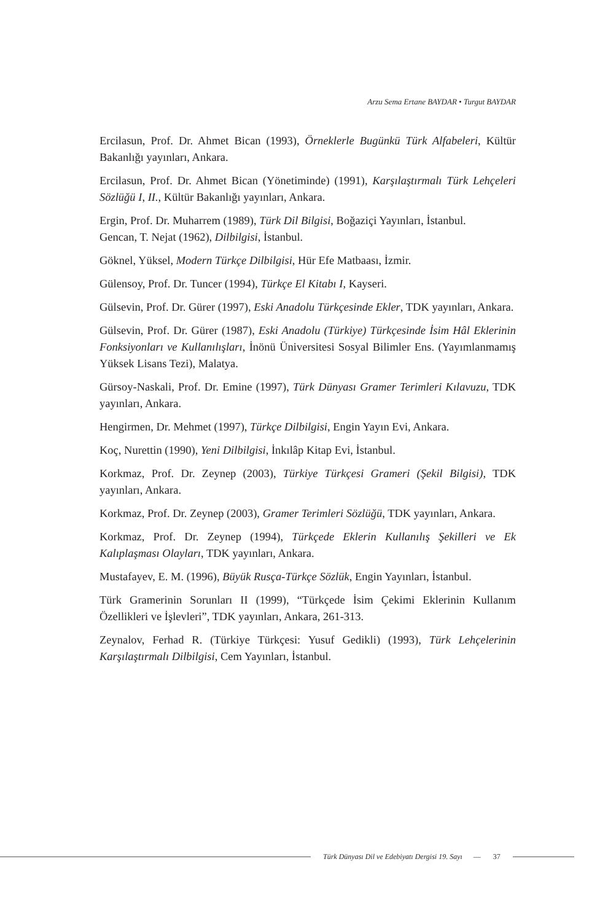Arzu Sema Ertane BAYDAR • Turgut BAYDAR
Ercilasun, Prof. Dr. Ahmet Bican (1993), Örneklerle Bugünkü Türk Alfabeleri, Kültür Bakanlığı yayınları, Ankara.
Ercilasun, Prof. Dr. Ahmet Bican (Yönetiminde) (1991), Karşılaştırmalı Türk Lehçeleri Sözlüğü I, II., Kültür Bakanlığı yayınları, Ankara.
Ergin, Prof. Dr. Muharrem (1989), Türk Dil Bilgisi, Boğaziçi Yayınları, İstanbul.
Gencan, T. Nejat (1962), Dilbilgisi, İstanbul.
Göknel, Yüksel, Modern Türkçe Dilbilgisi, Hür Efe Matbaası, İzmir.
Gülensoy, Prof. Dr. Tuncer (1994), Türkçe El Kitabı I, Kayseri.
Gülsevin, Prof. Dr. Gürer (1997), Eski Anadolu Türkçesinde Ekler, TDK yayınları, Ankara.
Gülsevin, Prof. Dr. Gürer (1987), Eski Anadolu (Türkiye) Türkçesinde İsim Hâl Eklerinin Fonksiyonları ve Kullanılışları, İnönü Üniversitesi Sosyal Bilimler Ens. (Yayımlanmamış Yüksek Lisans Tezi), Malatya.
Gürsoy-Naskali, Prof. Dr. Emine (1997), Türk Dünyası Gramer Terimleri Kılavuzu, TDK yayınları, Ankara.
Hengirmen, Dr. Mehmet (1997), Türkçe Dilbilgisi, Engin Yayın Evi, Ankara.
Koç, Nurettin (1990), Yeni Dilbilgisi, İnkılâp Kitap Evi, İstanbul.
Korkmaz, Prof. Dr. Zeynep (2003), Türkiye Türkçesi Grameri (Şekil Bilgisi), TDK yayınları, Ankara.
Korkmaz, Prof. Dr. Zeynep (2003), Gramer Terimleri Sözlüğü, TDK yayınları, Ankara.
Korkmaz, Prof. Dr. Zeynep (1994), Türkçede Eklerin Kullanılış Şekilleri ve Ek Kalıplaşması Olayları, TDK yayınları, Ankara.
Mustafayev, E. M. (1996), Büyük Rusça-Türkçe Sözlük, Engin Yayınları, İstanbul.
Türk Gramerinin Sorunları II (1999), “Türkçede İsim Çekimi Eklerinin Kullanım Özellikleri ve İşlevleri”, TDK yayınları, Ankara, 261-313.
Zeynalov, Ferhad R. (Türkiye Türkçesi: Yusuf Gedikli) (1993), Türk Lehçelerinin Karşılaştırmalı Dilbilgisi, Cem Yayınları, İstanbul.
Türk Dünyası Dil ve Edebiyatı Dergisi 19. Sayı — 37